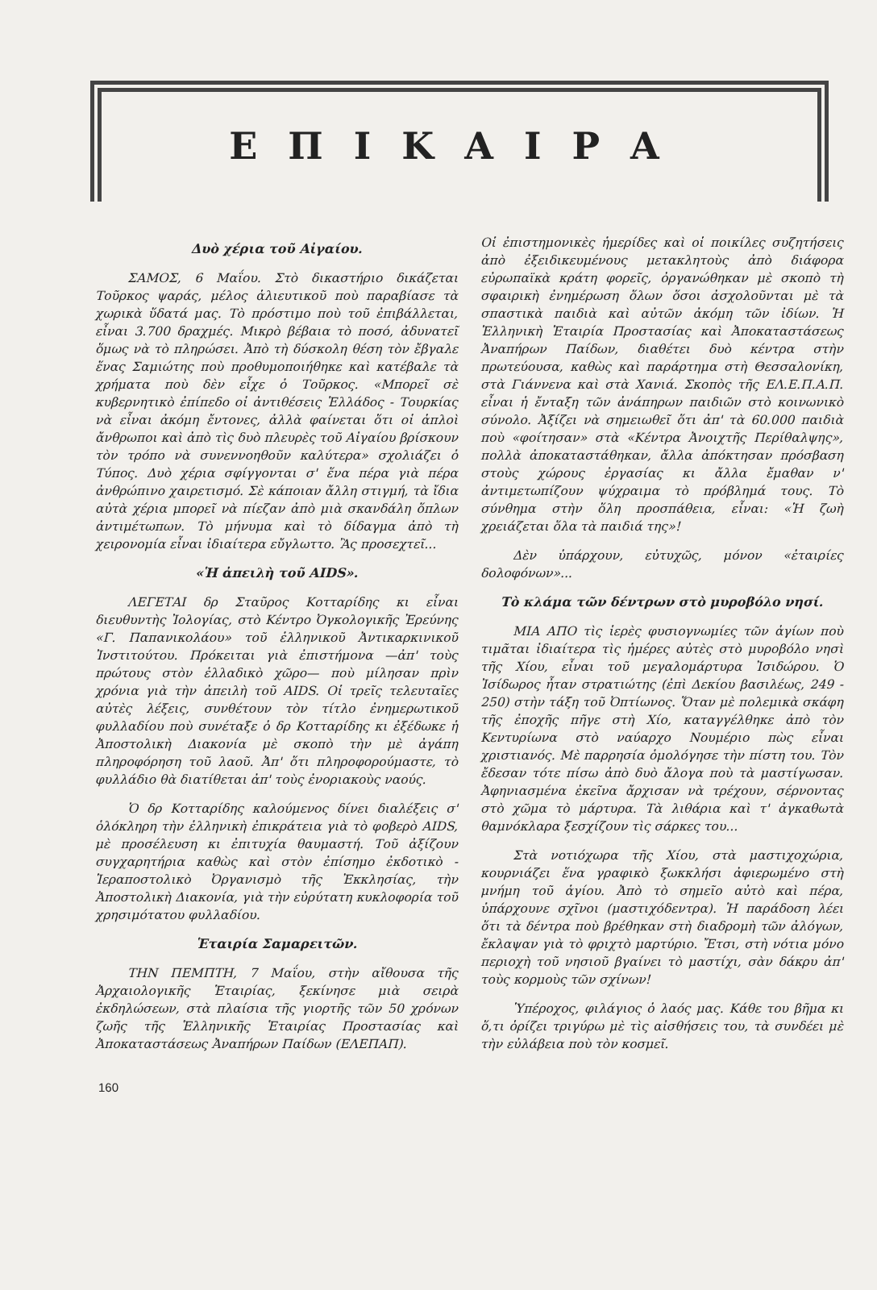ΕΠΙΚΑΙΡΑ
Δυὸ χέρια τοῦ Αἰγαίου.
ΣΑΜΟΣ, 6 Μαΐου. Στὸ δικαστήριο δικάζεται Τοῦρκος ψαράς, μέλος ἁλιευτικοῦ ποὺ παραβίασε τὰ χωρικὰ ὕδατά μας. Τὸ πρόστιμο ποὺ τοῦ ἐπιβάλλεται, εἶναι 3.700 δραχμές. Μικρὸ βέβαια τὸ ποσό, ἀδυνατεῖ ὅμως νὰ τὸ πληρώσει. Ἀπὸ τὴ δύσκολη θέση τὸν ἔβγαλε ἕνας Σαμιώτης ποὺ προθυμοποιήθηκε καὶ κατέβαλε τὰ χρήματα ποὺ δὲν εἶχε ὁ Τοῦρκος. «Μπορεῖ σὲ κυβερνητικὸ ἐπίπεδο οἱ ἀντιθέσεις Ἑλλάδος - Τουρκίας νὰ εἶναι ἀκόμη ἔντονες, ἀλλὰ φαίνεται ὅτι οἱ ἁπλοὶ ἄνθρωποι καὶ ἀπὸ τὶς δυὸ πλευρὲς τοῦ Αἰγαίου βρίσκουν τὸν τρόπο νὰ συνεννοηθοῦν καλύτερα» σχολιάζει ὁ Τύπος. Δυὸ χέρια σφίγγονται σ' ἕνα πέρα γιὰ πέρα ἀνθρώπινο χαιρετισμό. Σὲ κάποιαν ἄλλη στιγμή, τὰ ἴδια αὐτὰ χέρια μπορεῖ νὰ πίεζαν ἀπὸ μιὰ σκανδάλη ὅπλων ἀντιμέτωπων. Τὸ μήνυμα καὶ τὸ δίδαγμα ἀπὸ τὴ χειρονομία εἶναι ἰδιαίτερα εὔγλωττο. Ἂς προσεχτεῖ...
«Ἡ ἀπειλὴ τοῦ AIDS».
ΛΕΓΕΤΑΙ δρ Σταῦρος Κοτταρίδης κι εἶναι διευθυντὴς Ἰολογίας, στὸ Κέντρο Ὀγκολογικῆς Ἐρεύνης «Γ. Παπανικολάου» τοῦ ἑλληνικοῦ Ἀντικαρκινικοῦ Ἰνστιτούτου. Πρόκειται γιὰ ἐπιστήμονα —ἀπ' τοὺς πρώτους στὸν ἑλλαδικὸ χῶρο— ποὺ μίλησαν πρὶν χρόνια γιὰ τὴν ἀπειλὴ τοῦ AIDS. Οἱ τρεῖς τελευταῖες αὐτὲς λέξεις, συνθέτουν τὸν τίτλο ἐνημερωτικοῦ φυλλαδίου ποὺ συνέταξε ὁ δρ Κοτταρίδης κι ἐξέδωκε ἡ Ἀποστολικὴ Διακονία μὲ σκοπὸ τὴν μὲ ἀγάπη πληροφόρηση τοῦ λαοῦ. Ἀπ' ὅτι πληροφορούμαστε, τὸ φυλλάδιο θὰ διατίθεται ἀπ' τοὺς ἐνοριακοὺς ναούς.
Ὁ δρ Κοτταρίδης καλούμενος δίνει διαλέξεις σ' ὁλόκληρη τὴν ἑλληνικὴ ἐπικράτεια γιὰ τὸ φοβερὸ AIDS, μὲ προσέλευση κι ἐπιτυχία θαυμαστή. Τοῦ ἀξίζουν συγχαρητήρια καθὼς καὶ στὸν ἐπίσημο ἐκδοτικὸ - Ἱεραποστολικὸ Ὀργανισμὸ τῆς Ἐκκλησίας, τὴν Ἀποστολικὴ Διακονία, γιὰ τὴν εὐρύτατη κυκλοφορία τοῦ χρησιμότατου φυλλαδίου.
Ἑταιρία Σαμαρειτῶν.
ΤΗΝ ΠΕΜΠΤΗ, 7 Μαΐου, στὴν αἴθουσα τῆς Ἀρχαιολογικῆς Ἑταιρίας, ξεκίνησε μιὰ σειρὰ ἐκδηλώσεων, στὰ πλαίσια τῆς γιορτῆς τῶν 50 χρόνων ζωῆς τῆς Ἑλληνικῆς Ἑταιρίας Προστασίας καὶ Ἀποκαταστάσεως Ἀναπήρων Παίδων (ΕΛΕΠΑΠ).
Οἱ ἐπιστημονικὲς ἡμερίδες καὶ οἱ ποικίλες συζητήσεις ἀπὸ ἐξειδικευμένους μετακλητοὺς ἀπὸ διάφορα εὐρωπαϊκὰ κράτη φορεῖς, ὀργανώθηκαν μὲ σκοπὸ τὴ σφαιρικὴ ἐνημέρωση ὅλων ὅσοι ἀσχολοῦνται μὲ τὰ σπαστικὰ παιδιὰ καὶ αὐτῶν ἀκόμη τῶν ἰδίων. Ἡ Ἑλληνικὴ Ἑταιρία Προστασίας καὶ Ἀποκαταστάσεως Ἀναπήρων Παίδων, διαθέτει δυὸ κέντρα στὴν πρωτεύουσα, καθὼς καὶ παράρτημα στὴ Θεσσαλονίκη, στὰ Γιάννενα καὶ στὰ Χανιά. Σκοπὸς τῆς ΕΛ.Ε.Π.Α.Π. εἶναι ἡ ἔνταξη τῶν ἀνάπηρων παιδιῶν στὸ κοινωνικὸ σύνολο. Ἀξίζει νὰ σημειωθεῖ ὅτι ἀπ' τὰ 60.000 παιδιὰ ποὺ «φοίτησαν» στὰ «Κέντρα Ἀνοιχτῆς Περίθαλψης», πολλὰ ἀποκαταστάθηκαν, ἄλλα ἀπόκτησαν πρόσβαση στοὺς χώρους ἐργασίας κι ἄλλα ἔμαθαν ν' ἀντιμετωπίζουν ψύχραιμα τὸ πρόβλημά τους. Τὸ σύνθημα στὴν ὅλη προσπάθεια, εἶναι: «Ἡ ζωὴ χρειάζεται ὅλα τὰ παιδιά της»!
Δὲν ὑπάρχουν, εὐτυχῶς, μόνον «ἑταιρίες δολοφόνων»...
Τὸ κλάμα τῶν δέντρων στὸ μυροβόλο νησί.
ΜΙΑ ΑΠΟ τὶς ἱερὲς φυσιογνωμίες τῶν ἁγίων ποὺ τιμᾶται ἰδιαίτερα τὶς ἡμέρες αὐτὲς στὸ μυροβόλο νησὶ τῆς Χίου, εἶναι τοῦ μεγαλομάρτυρα Ἰσιδώρου. Ὁ Ἰσίδωρος ἦταν στρατιώτης (ἐπὶ Δεκίου βασιλέως, 249 - 250) στὴν τάξη τοῦ Ὀπτίωνος. Ὅταν μὲ πολεμικὰ σκάφη τῆς ἐποχῆς πῆγε στὴ Χίο, καταγγέλθηκε ἀπὸ τὸν Κεντυρίωνα στὸ ναύαρχο Νουμέριο πὼς εἶναι χριστιανός. Μὲ παρρησία ὁμολόγησε τὴν πίστη του. Τὸν ἔδεσαν τότε πίσω ἀπὸ δυὸ ἄλογα ποὺ τὰ μαστίγωσαν. Ἀφηνιασμένα ἐκεῖνα ἄρχισαν νὰ τρέχουν, σέρνοντας στὸ χῶμα τὸ μάρτυρα. Τὰ λιθάρια καὶ τ' ἀγκαθωτὰ θαμνόκλαρα ξεσχίζουν τὶς σάρκες του...
Στὰ νοτιόχωρα τῆς Χίου, στὰ μαστιχοχώρια, κουρνιάζει ἕνα γραφικὸ ξωκκλήσι ἀφιερωμένο στὴ μνήμη τοῦ ἁγίου. Ἀπὸ τὸ σημεῖο αὐτὸ καὶ πέρα, ὑπάρχουνε σχῖνοι (μαστιχόδεντρα). Ἡ παράδοση λέει ὅτι τὰ δέντρα ποὺ βρέθηκαν στὴ διαδρομὴ τῶν ἀλόγων, ἔκλαψαν γιὰ τὸ φριχτὸ μαρτύριο. Ἔτσι, στὴ νότια μόνο περιοχὴ τοῦ νησιοῦ βγαίνει τὸ μαστίχι, σὰν δάκρυ ἀπ' τοὺς κορμοὺς τῶν σχίνων!
Ὑπέροχος, φιλάγιος ὁ λαός μας. Κάθε του βῆμα κι ὅ,τι ὁρίζει τριγύρω μὲ τὶς αἰσθήσεις του, τὰ συνδέει μὲ τὴν εὐλάβεια ποὺ τὸν κοσμεῖ.
160